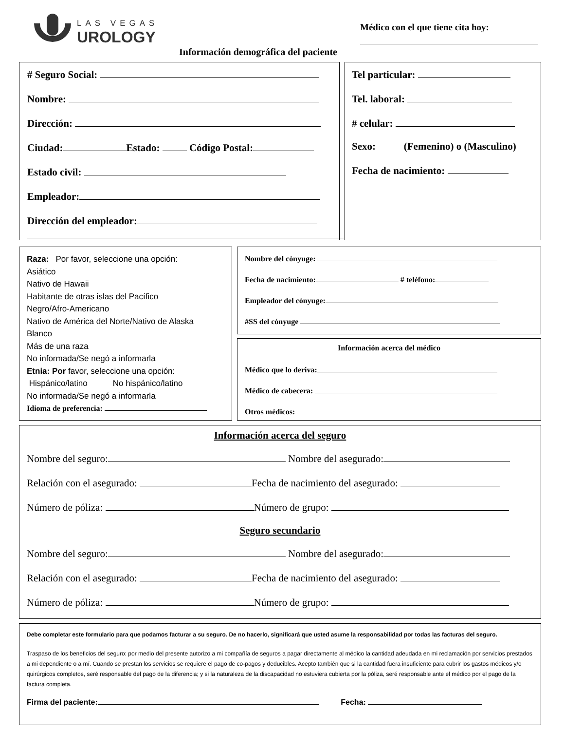LAS VEGAS
UROLOGY
Médico con el que tiene cita hoy:
Información demográfica del paciente
# Seguro Social:
Nombre:
Dirección:
Ciudad: Estado: Código Postal:
Estado civil:
Empleador:
Dirección del empleador:
Tel particular:
Tel. laboral:
# celular:
Sexo: (Femenino) o (Masculino)
Fecha de nacimiento:
Raza: Por favor, seleccione una opción:
Asiático
Nativo de Hawaii
Habitante de otras islas del Pacífico
Negro/Afro-Americano
Nativo de América del Norte/Nativo de Alaska
Blanco
Más de una raza
No informada/Se negó a informarla
Etnia: Por favor, seleccione una opción:
Hispánico/latino No hispánico/latino
No informada/Se negó a informarla
Idioma de preferencia:
Nombre del cónyuge:
Fecha de nacimiento: # teléfono:
Empleador del cónyuge:
#SS del cónyuge
Información acerca del médico
Médico que lo deriva:
Médico de cabecera:
Otros médicos:
Información acerca del seguro
Nombre del seguro: Nombre del asegurado:
Relación con el asegurado: Fecha de nacimiento del asegurado:
Número de póliza: Número de grupo:
Seguro secundario
Nombre del seguro: Nombre del asegurado:
Relación con el asegurado: Fecha de nacimiento del asegurado:
Número de póliza: Número de grupo:
Debe completar este formulario para que podamos facturar a su seguro. De no hacerlo, significará que usted asume la responsabilidad por todas las facturas del seguro.
Traspaso de los beneficios del seguro: por medio del presente autorizo a mi compañía de seguros a pagar directamente al médico la cantidad adeudada en mi reclamación por servicios prestados a mi dependiente o a mí. Cuando se prestan los servicios se requiere el pago de co-pagos y deducibles. Acepto también que si la cantidad fuera insuficiente para cubrir los gastos médicos y/o quirúrgicos completos, seré responsable del pago de la diferencia; y si la naturaleza de la discapacidad no estuviera cubierta por la póliza, seré responsable ante el médico por el pago de la factura completa.
Firma del paciente: Fecha: